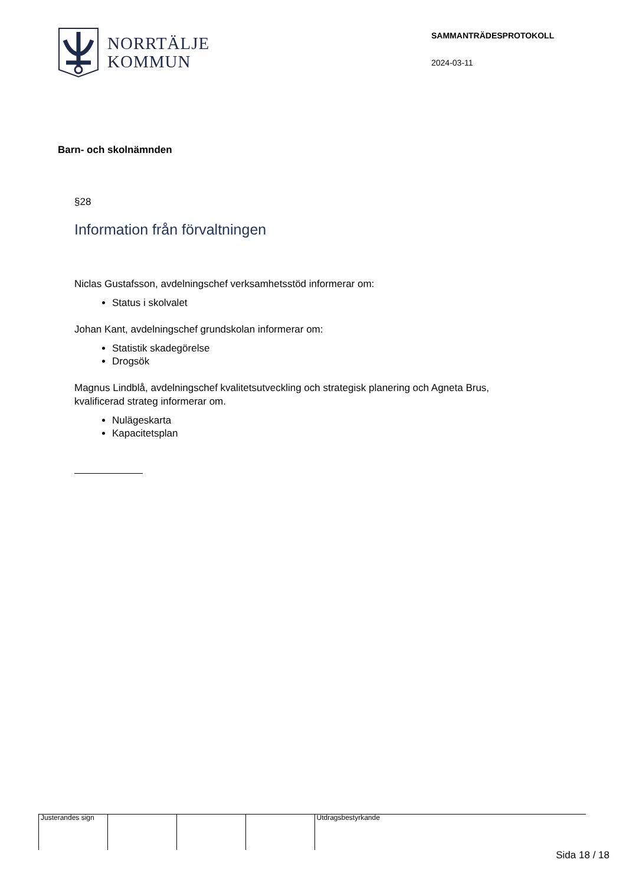NORRTÄLJE
KOMMUN
SAMMANTRÄDESPROTOKOLL
2024-03-11
Barn- och skolnämnden
§28
Information från förvaltningen
Niclas Gustafsson, avdelningschef verksamhetsstöd informerar om:
Status i skolvalet
Johan Kant, avdelningschef grundskolan informerar om:
Statistik skadegörelse
Drogsök
Magnus Lindblå, avdelningschef kvalitetsutveckling och strategisk planering och Agneta Brus, kvalificerad strateg informerar om.
Nulägeskarta
Kapacitetsplan
Justerandes sign
Utdragsbestyrkande
Sida 18 / 18